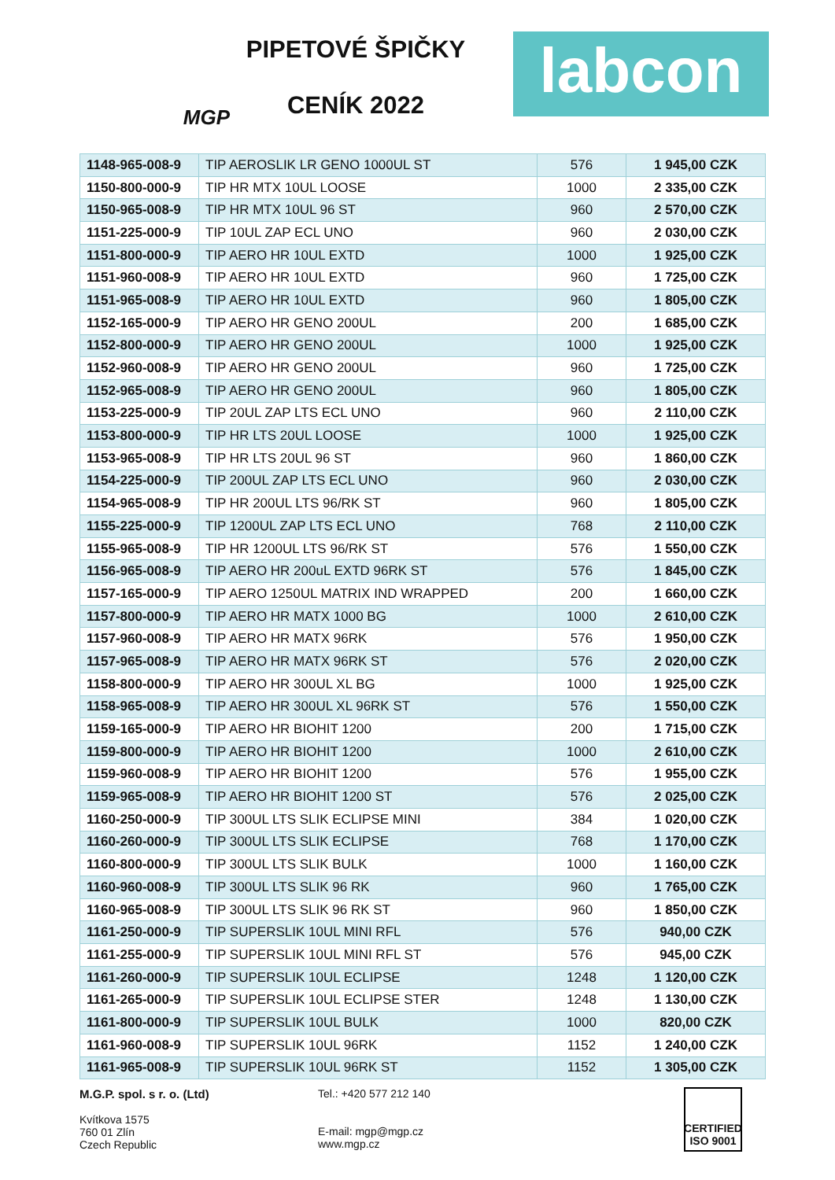MGP
PIPETOVÉ ŠPIČKY
CENÍK 2022
labcon
| 1148-965-008-9 | TIP AEROSLIK LR GENO 1000UL ST | 576 | 1 945,00 CZK |
| 1150-800-000-9 | TIP HR MTX 10UL LOOSE | 1000 | 2 335,00 CZK |
| 1150-965-008-9 | TIP HR MTX 10UL 96 ST | 960 | 2 570,00 CZK |
| 1151-225-000-9 | TIP 10UL ZAP ECL UNO | 960 | 2 030,00 CZK |
| 1151-800-000-9 | TIP AERO HR 10UL EXTD | 1000 | 1 925,00 CZK |
| 1151-960-008-9 | TIP AERO HR 10UL EXTD | 960 | 1 725,00 CZK |
| 1151-965-008-9 | TIP AERO HR 10UL EXTD | 960 | 1 805,00 CZK |
| 1152-165-000-9 | TIP AERO HR GENO 200UL | 200 | 1 685,00 CZK |
| 1152-800-000-9 | TIP AERO HR GENO 200UL | 1000 | 1 925,00 CZK |
| 1152-960-008-9 | TIP AERO HR GENO 200UL | 960 | 1 725,00 CZK |
| 1152-965-008-9 | TIP AERO HR GENO 200UL | 960 | 1 805,00 CZK |
| 1153-225-000-9 | TIP 20UL ZAP LTS ECL UNO | 960 | 2 110,00 CZK |
| 1153-800-000-9 | TIP HR LTS 20UL LOOSE | 1000 | 1 925,00 CZK |
| 1153-965-008-9 | TIP HR LTS 20UL 96 ST | 960 | 1 860,00 CZK |
| 1154-225-000-9 | TIP 200UL ZAP LTS ECL UNO | 960 | 2 030,00 CZK |
| 1154-965-008-9 | TIP HR 200UL LTS 96/RK ST | 960 | 1 805,00 CZK |
| 1155-225-000-9 | TIP 1200UL ZAP LTS ECL UNO | 768 | 2 110,00 CZK |
| 1155-965-008-9 | TIP HR 1200UL LTS 96/RK ST | 576 | 1 550,00 CZK |
| 1156-965-008-9 | TIP AERO HR 200uL EXTD 96RK ST | 576 | 1 845,00 CZK |
| 1157-165-000-9 | TIP AERO 1250UL MATRIX IND WRAPPED | 200 | 1 660,00 CZK |
| 1157-800-000-9 | TIP AERO HR MATX 1000 BG | 1000 | 2 610,00 CZK |
| 1157-960-008-9 | TIP AERO HR MATX 96RK | 576 | 1 950,00 CZK |
| 1157-965-008-9 | TIP AERO HR MATX 96RK ST | 576 | 2 020,00 CZK |
| 1158-800-000-9 | TIP AERO HR 300UL XL BG | 1000 | 1 925,00 CZK |
| 1158-965-008-9 | TIP AERO HR 300UL XL 96RK ST | 576 | 1 550,00 CZK |
| 1159-165-000-9 | TIP AERO HR BIOHIT 1200 | 200 | 1 715,00 CZK |
| 1159-800-000-9 | TIP AERO HR BIOHIT 1200 | 1000 | 2 610,00 CZK |
| 1159-960-008-9 | TIP AERO HR BIOHIT 1200 | 576 | 1 955,00 CZK |
| 1159-965-008-9 | TIP AERO HR BIOHIT 1200 ST | 576 | 2 025,00 CZK |
| 1160-250-000-9 | TIP 300UL LTS SLIK ECLIPSE MINI | 384 | 1 020,00 CZK |
| 1160-260-000-9 | TIP 300UL LTS SLIK ECLIPSE | 768 | 1 170,00 CZK |
| 1160-800-000-9 | TIP 300UL LTS SLIK BULK | 1000 | 1 160,00 CZK |
| 1160-960-008-9 | TIP 300UL LTS SLIK 96 RK | 960 | 1 765,00 CZK |
| 1160-965-008-9 | TIP 300UL LTS SLIK 96 RK ST | 960 | 1 850,00 CZK |
| 1161-250-000-9 | TIP SUPERSLIK 10UL MINI RFL | 576 | 940,00 CZK |
| 1161-255-000-9 | TIP SUPERSLIK 10UL MINI RFL ST | 576 | 945,00 CZK |
| 1161-260-000-9 | TIP SUPERSLIK 10UL ECLIPSE | 1248 | 1 120,00 CZK |
| 1161-265-000-9 | TIP SUPERSLIK 10UL ECLIPSE STER | 1248 | 1 130,00 CZK |
| 1161-800-000-9 | TIP SUPERSLIK 10UL BULK | 1000 | 820,00 CZK |
| 1161-960-008-9 | TIP SUPERSLIK 10UL 96RK | 1152 | 1 240,00 CZK |
| 1161-965-008-9 | TIP SUPERSLIK 10UL 96RK ST | 1152 | 1 305,00 CZK |
M.G.P. spol. s r. o. (Ltd)
Kvítkova 1575
760 01 Zlín
Czech Republic
Tel.: +420 577 212 140
E-mail: mgp@mgp.cz
www.mgp.cz
CERTIFIED ISO 9001